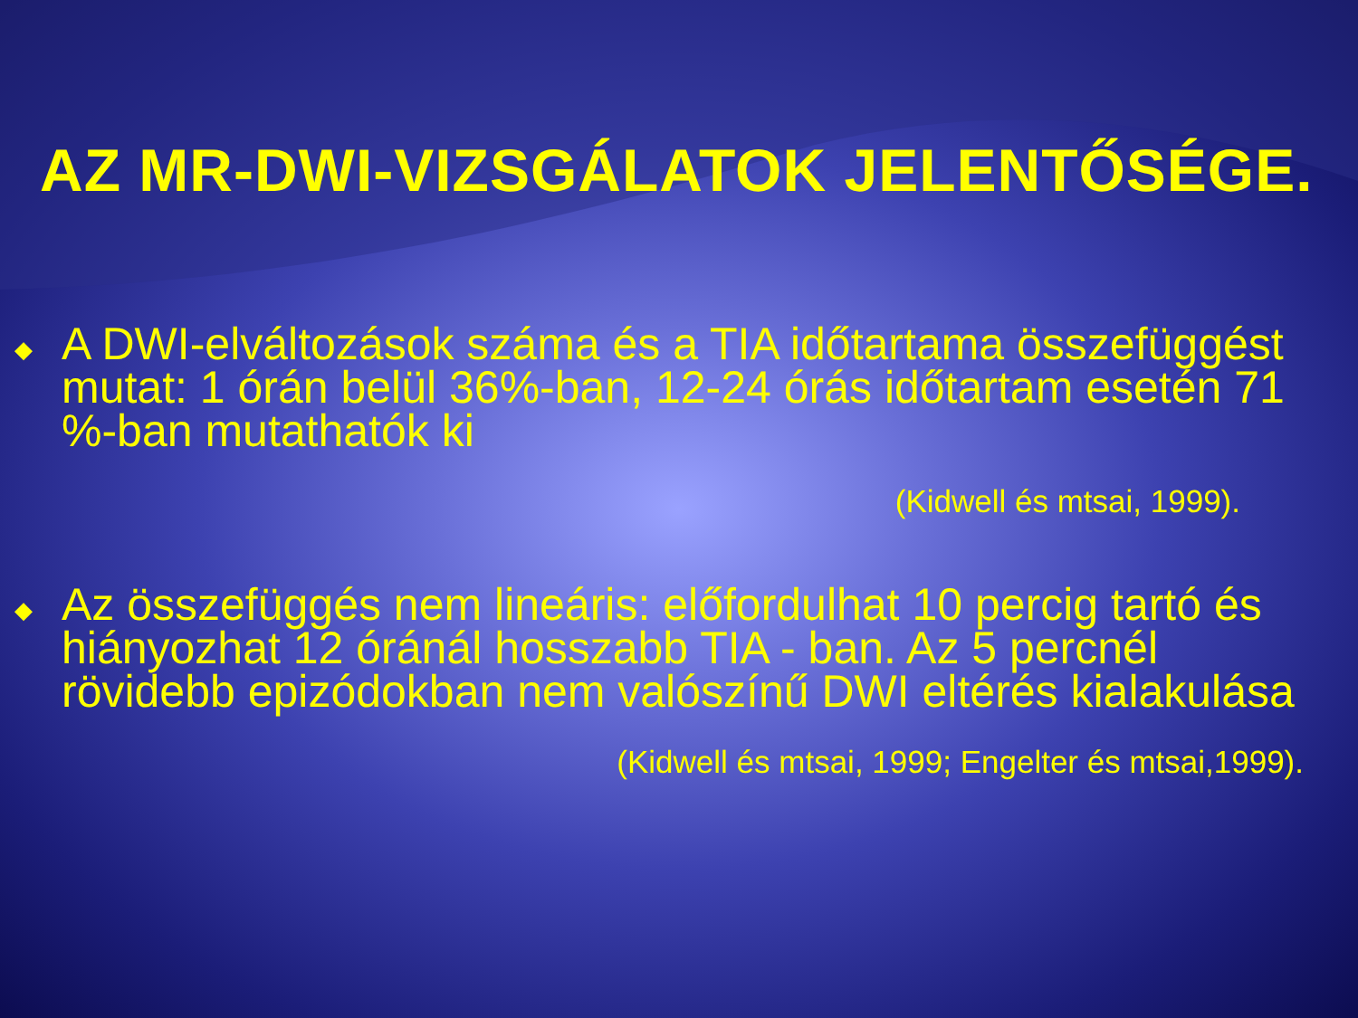AZ MR-DWI-VIZSGÁLATOK JELENTŐSÉGE.
◆ A DWI-elváltozások száma és a TIA időtartama összefüggést mutat: 1 órán belül 36%-ban, 12-24 órás időtartam esetén 71 %-ban mutathatók ki
(Kidwell és mtsai, 1999).
◆ Az összefüggés nem lineáris: előfordulhat 10 percig tartó és hiányozhat 12 óránál hosszabb TIA - ban. Az 5 percnél rövidebb epizódokban nem valószínű DWI eltérés kialakulása
(Kidwell és mtsai, 1999; Engelter és mtsai,1999).